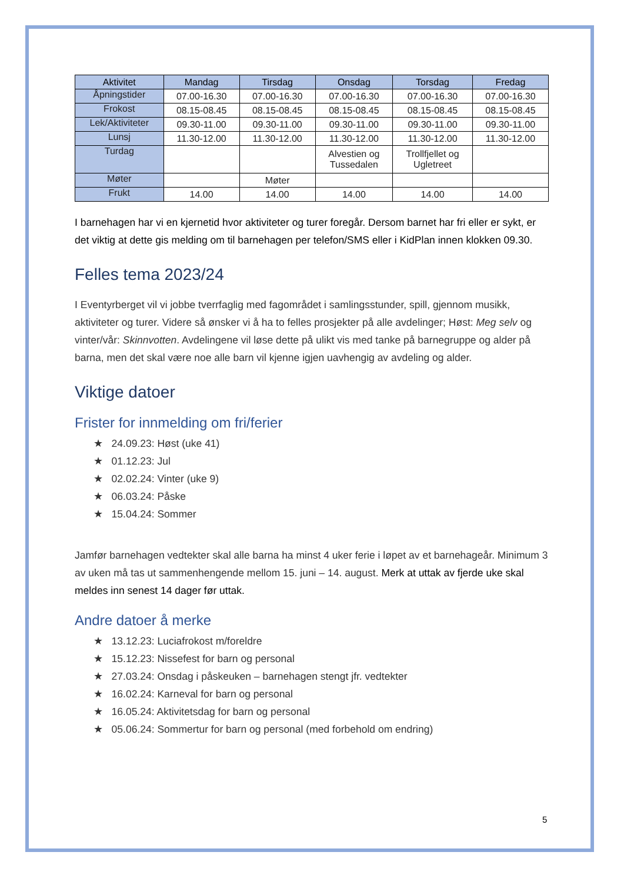| Aktivitet | Mandag | Tirsdag | Onsdag | Torsdag | Fredag |
| --- | --- | --- | --- | --- | --- |
| Åpningstider | 07.00-16.30 | 07.00-16.30 | 07.00-16.30 | 07.00-16.30 | 07.00-16.30 |
| Frokost | 08.15-08.45 | 08.15-08.45 | 08.15-08.45 | 08.15-08.45 | 08.15-08.45 |
| Lek/Aktiviteter | 09.30-11.00 | 09.30-11.00 | 09.30-11.00 | 09.30-11.00 | 09.30-11.00 |
| Lunsj | 11.30-12.00 | 11.30-12.00 | 11.30-12.00 | 11.30-12.00 | 11.30-12.00 |
| Turdag | | | Alvestien og Tussedalen | Trollfjellet og Ugletreet | |
| Møter | | Møter | | | |
| Frukt | 14.00 | 14.00 | 14.00 | 14.00 | 14.00 |
I barnehagen har vi en kjernetid hvor aktiviteter og turer foregår. Dersom barnet har fri eller er sykt, er det viktig at dette gis melding om til barnehagen per telefon/SMS eller i KidPlan innen klokken 09.30.
Felles tema 2023/24
I Eventyrberget vil vi jobbe tverrfaglig med fagområdet i samlingsstunder, spill, gjennom musikk, aktiviteter og turer. Videre så ønsker vi å ha to felles prosjekter på alle avdelinger; Høst: Meg selv og vinter/vår: Skinnvotten. Avdelingene vil løse dette på ulikt vis med tanke på barnegruppe og alder på barna, men det skal være noe alle barn vil kjenne igjen uavhengig av avdeling og alder.
Viktige datoer
Frister for innmelding om fri/ferier
★ 24.09.23: Høst (uke 41)
★ 01.12.23: Jul
★ 02.02.24: Vinter (uke 9)
★ 06.03.24: Påske
★ 15.04.24: Sommer
Jamfør barnehagen vedtekter skal alle barna ha minst 4 uker ferie i løpet av et barnehageår. Minimum 3 av uken må tas ut sammenhengende mellom 15. juni – 14. august. Merk at uttak av fjerde uke skal meldes inn senest 14 dager før uttak.
Andre datoer å merke
★ 13.12.23: Luciafrokost m/foreldre
★ 15.12.23: Nissefest for barn og personal
★ 27.03.24: Onsdag i påskeuken – barnehagen stengt jfr. vedtekter
★ 16.02.24: Karneval for barn og personal
★ 16.05.24: Aktivitetsdag for barn og personal
★ 05.06.24: Sommertur for barn og personal (med forbehold om endring)
5